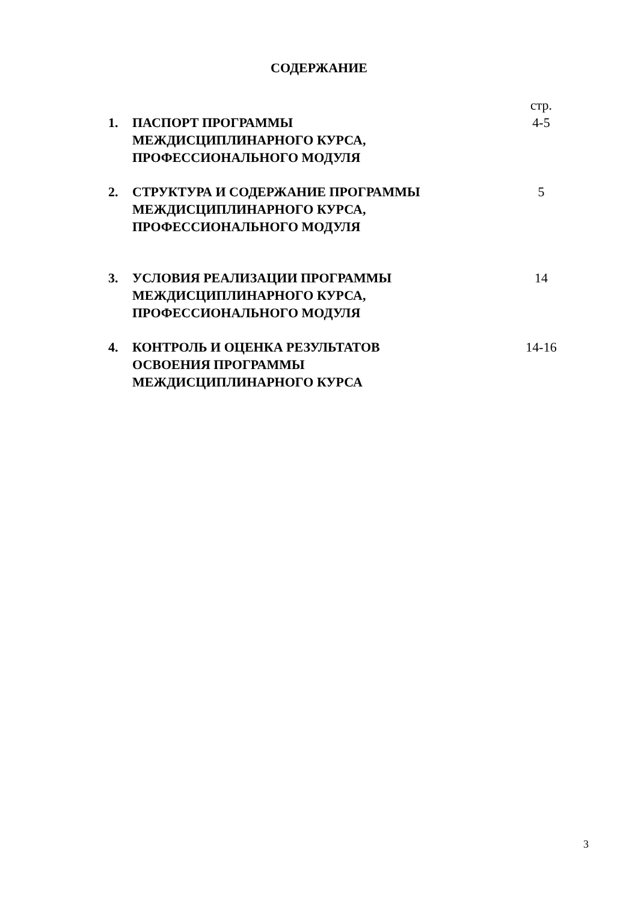СОДЕРЖАНИЕ
| | | стр. |
| 1. | ПАСПОРТ ПРОГРАММЫ МЕЖДИСЦИПЛИНАРНОГО КУРСА, ПРОФЕССИОНАЛЬНОГО МОДУЛЯ | 4-5 |
| 2. | СТРУКТУРА И СОДЕРЖАНИЕ ПРОГРАММЫ МЕЖДИСЦИПЛИНАРНОГО КУРСА, ПРОФЕССИОНАЛЬНОГО МОДУЛЯ | 5 |
| 3. | УСЛОВИЯ РЕАЛИЗАЦИИ ПРОГРАММЫ МЕЖДИСЦИПЛИНАРНОГО КУРСА, ПРОФЕССИОНАЛЬНОГО МОДУЛЯ | 14 |
| 4. | КОНТРОЛЬ И ОЦЕНКА РЕЗУЛЬТАТОВ ОСВОЕНИЯ ПРОГРАММЫ МЕЖДИСЦИПЛИНАРНОГО КУРСА | 14-16 |
3